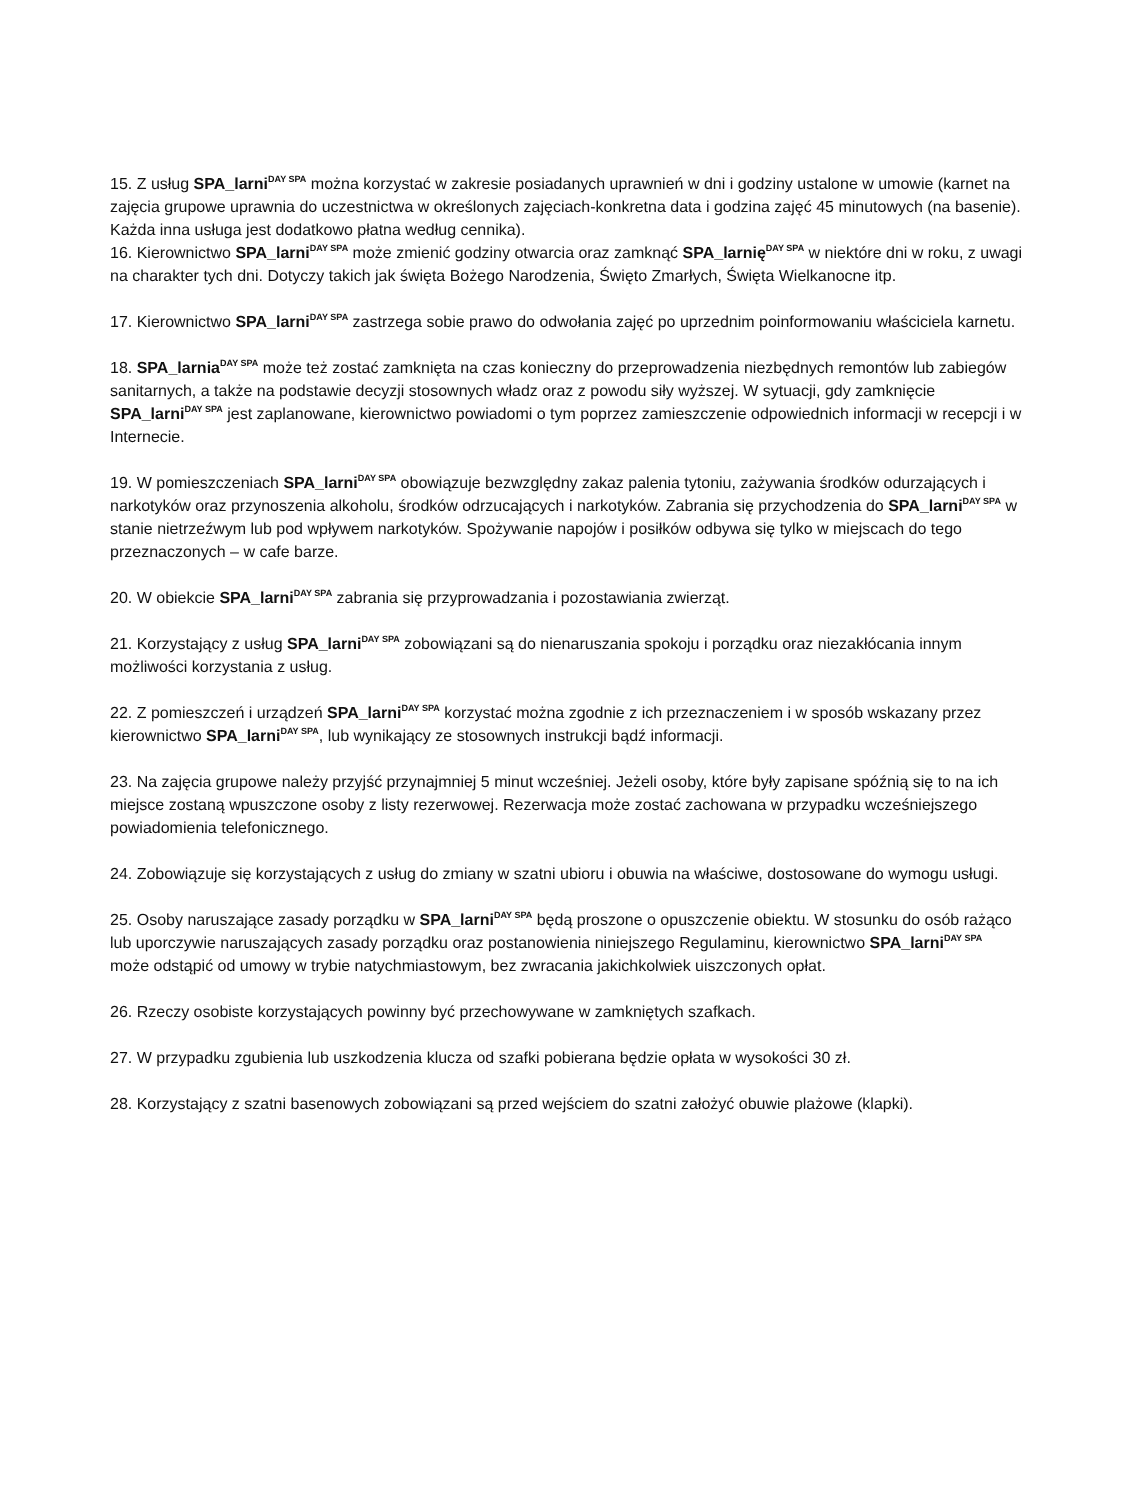15. Z usług SPA_larni<sup>DAY SPA</sup> można korzystać w zakresie posiadanych uprawnień w dni i godziny ustalone w umowie (karnet na zajęcia grupowe uprawnia do uczestnictwa w określonych zajęciach-konkretna data i godzina zajęć 45 minutowych (na basenie). Każda inna usługa jest dodatkowo płatna według cennika).
16. Kierownictwo SPA_larni<sup>DAY SPA</sup> może zmienić godziny otwarcia oraz zamknąć SPA_larnię<sup>DAY SPA</sup> w niektóre dni w roku, z uwagi na charakter tych dni. Dotyczy takich jak święta Bożego Narodzenia, Święto Zmarłych, Święta Wielkanocne itp.
17. Kierownictwo SPA_larni<sup>DAY SPA</sup> zastrzega sobie prawo do odwołania zajęć po uprzednim poinformowaniu właściciela karnetu.
18. SPA_larnia<sup>DAY SPA</sup> może też zostać zamknięta na czas konieczny do przeprowadzenia niezbędnych remontów lub zabiegów sanitarnych, a także na podstawie decyzji stosownych władz oraz z powodu siły wyższej. W sytuacji, gdy zamknięcie SPA_larni<sup>DAY SPA</sup> jest zaplanowane, kierownictwo powiadomi o tym poprzez zamieszczenie odpowiednich informacji w recepcji i w Internecie.
19. W pomieszczeniach SPA_larni<sup>DAY SPA</sup> obowiązuje bezwzględny zakaz palenia tytoniu, zażywania środków odurzających i narkotyków oraz przynoszenia alkoholu, środków odrzucających i narkotyków. Zabrania się przychodzenia do SPA_larni<sup>DAY SPA</sup> w stanie nietrzeźwym lub pod wpływem narkotyków. Spożywanie napojów i posiłków odbywa się tylko w miejscach do tego przeznaczonych – w cafe barze.
20. W obiekcie SPA_larni<sup>DAY SPA</sup> zabrania się przyprowadzania i pozostawiania zwierząt.
21. Korzystający z usług SPA_larni<sup>DAY SPA</sup> zobowiązani są do nienaruszania spokoju i porządku oraz niezakłócania innym możliwości korzystania z usług.
22. Z pomieszczeń i urządzeń SPA_larni<sup>DAY SPA</sup> korzystać można zgodnie z ich przeznaczeniem i w sposób wskazany przez kierownictwo SPA_larni<sup>DAY SPA</sup>, lub wynikający ze stosownych instrukcji bądź informacji.
23. Na zajęcia grupowe należy przyjść przynajmniej 5 minut wcześniej. Jeżeli osoby, które były zapisane spóźnią się to na ich miejsce zostaną wpuszczone osoby z listy rezerwowej. Rezerwacja może zostać zachowana w przypadku wcześniejszego powiadomienia telefonicznego.
24. Zobowiązuje się korzystających z usług do zmiany w szatni ubioru i obuwia na właściwe, dostosowane do wymogu usługi.
25. Osoby naruszające zasady porządku w SPA_larni<sup>DAY SPA</sup> będą proszone o opuszczenie obiektu. W stosunku do osób rażąco lub uporczywie naruszających zasady porządku oraz postanowienia niniejszego Regulaminu, kierownictwo SPA_larni<sup>DAY SPA</sup> może odstąpić od umowy w trybie natychmiastowym, bez zwracania jakichkolwiek uiszczonych opłat.
26. Rzeczy osobiste korzystających powinny być przechowywane w zamkniętych szafkach.
27. W przypadku zgubienia lub uszkodzenia klucza od szafki pobierana będzie opłata w wysokości 30 zł.
28. Korzystający z szatni basenowych zobowiązani są przed wejściem do szatni założyć obuwie plażowe (klapki).